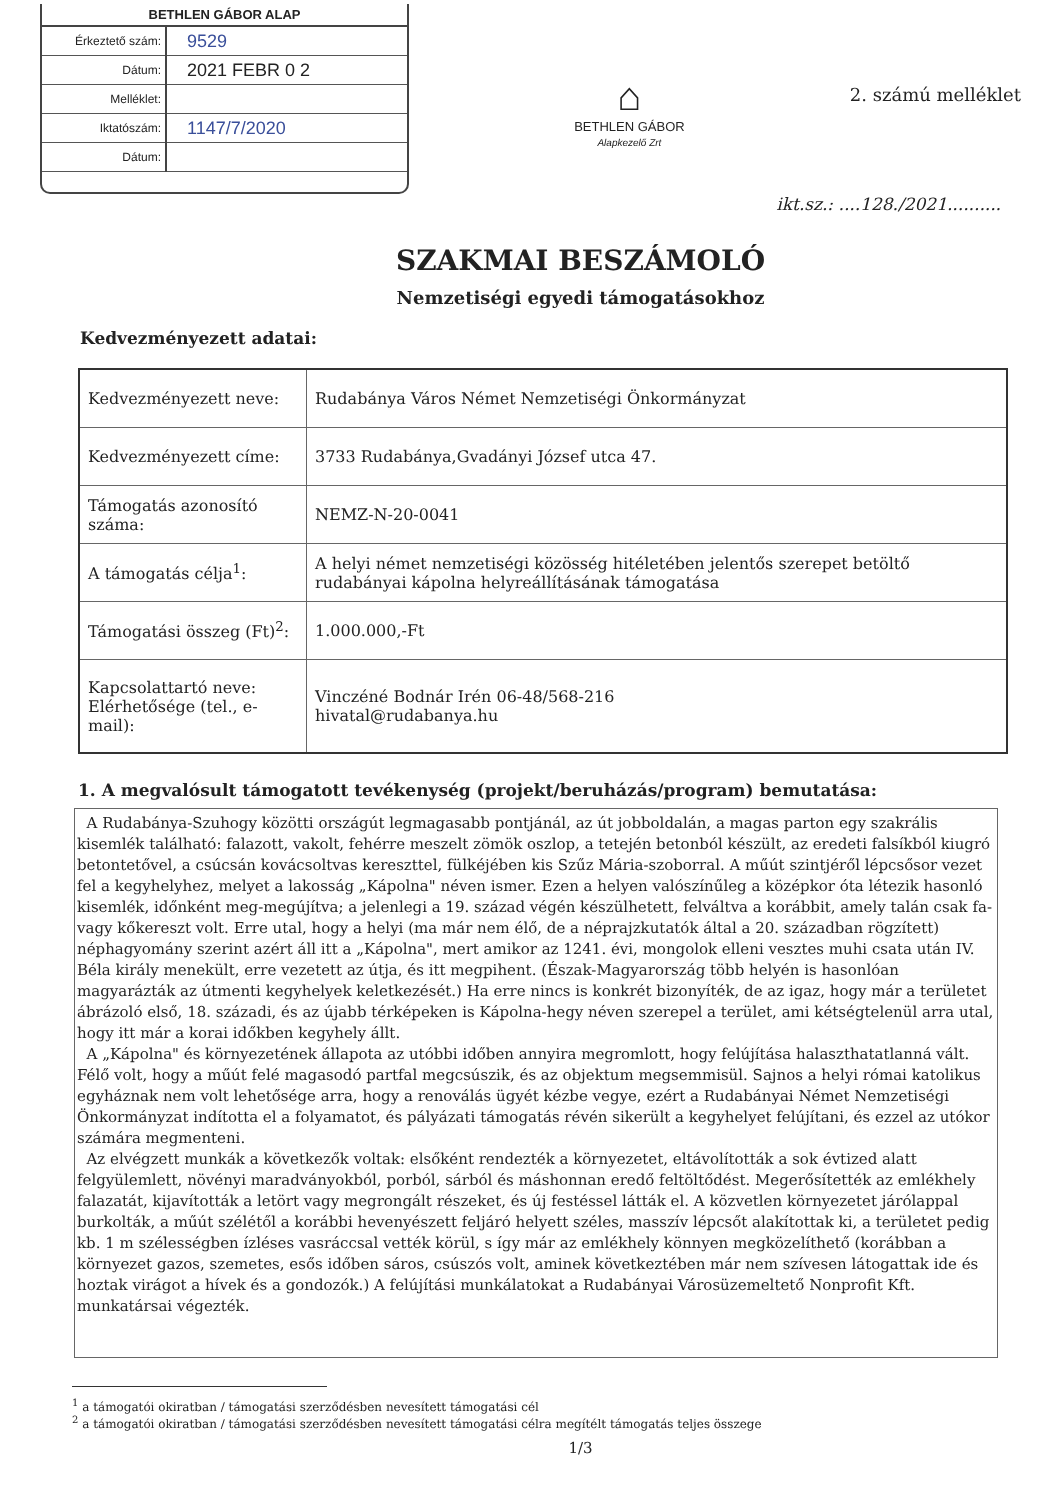BETHLEN GÁBOR ALAP
| Érkeztető szám: | 9529 |
| Dátum: | 2021 FEBR 0 2 |
| Melléklet: | |
| Iktatószám: | 1147/7/2020 |
| Dátum: | |
⌂
BETHLEN GÁBOR
Alapkezelő Zrt
2. számú melléklet
ikt.sz.: ....128./2021..........
SZAKMAI BESZÁMOLÓ
Nemzetiségi egyedi támogatásokhoz
Kedvezményezett adatai:
| Kedvezményezett neve: | Rudabánya Város Német Nemzetiségi Önkormányzat |
| Kedvezményezett címe: | 3733 Rudabánya,Gvadányi József utca 47. |
| Támogatás azonosító száma: | NEMZ-N-20-0041 |
| A támogatás célja<sup>1</sup>: | A helyi német nemzetiségi közösség hitéletében jelentős szerepet betöltő rudabányai kápolna helyreállításának támogatása |
| Támogatási összeg (Ft)<sup>2</sup>: | 1.000.000,-Ft |
| Kapcsolattartó neve: Elérhetősége (tel., e-mail): | Vinczéné Bodnár Irén 06-48/568-216 hivatal@rudabanya.hu |
1. A megvalósult támogatott tevékenység (projekt/beruházás/program) bemutatása:
A Rudabánya-Szuhogy közötti országút legmagasabb pontjánál, az út jobboldalán, a magas parton egy szakrális kisemlék található: falazott, vakolt, fehérre meszelt zömök oszlop, a tetején betonból készült, az eredeti falsíkból kiugró betontetővel, a csúcsán kovácsoltvas kereszttel, fülkéjében kis Szűz Mária-szoborral. A műút szintjéről lépcsősor vezet fel a kegyhelyhez, melyet a lakosság „Kápolna" néven ismer. Ezen a helyen valószínűleg a középkor óta létezik hasonló kisemlék, időnként meg-megújítva; a jelenlegi a 19. század végén készülhetett, felváltva a korábbit, amely talán csak fa- vagy kőkereszt volt. Erre utal, hogy a helyi (ma már nem élő, de a néprajzkutatók által a 20. században rögzített) néphagyomány szerint azért áll itt a „Kápolna", mert amikor az 1241. évi, mongolok elleni vesztes muhi csata után IV. Béla király menekült, erre vezetett az útja, és itt megpihent. (Észak-Magyarország több helyén is hasonlóan magyarázták az útmenti kegyhelyek keletkezését.) Ha erre nincs is konkrét bizonyíték, de az igaz, hogy már a területet ábrázoló első, 18. századi, és az újabb térképeken is Kápolna-hegy néven szerepel a terület, ami kétségtelenül arra utal, hogy itt már a korai időkben kegyhely állt.
A „Kápolna" és környezetének állapota az utóbbi időben annyira megromlott, hogy felújítása halaszthatatlanná vált. Félő volt, hogy a műút felé magasodó partfal megcsúszik, és az objektum megsemmisül. Sajnos a helyi római katolikus egyháznak nem volt lehetősége arra, hogy a renoválás ügyét kézbe vegye, ezért a Rudabányai Német Nemzetiségi Önkormányzat indította el a folyamatot, és pályázati támogatás révén sikerült a kegyhelyet felújítani, és ezzel az utókor számára megmenteni.
Az elvégzett munkák a következők voltak: elsőként rendezték a környezetet, eltávolították a sok évtized alatt felgyülemlett, növényi maradványokból, porból, sárból és máshonnan eredő feltöltődést. Megerősítették az emlékhely falazatát, kijavították a letört vagy megrongált részeket, és új festéssel látták el. A közvetlen környezetet járólappal burkolták, a műút szélétől a korábbi hevenyészett feljáró helyett széles, masszív lépcsőt alakítottak ki, a területet pedig kb. 1 m szélességben ízléses vasráccsal vették körül, s így már az emlékhely könnyen megközelíthető (korábban a környezet gazos, szemetes, esős időben sáros, csúszós volt, aminek következtében már nem szívesen látogattak ide és hoztak virágot a hívek és a gondozók.) A felújítási munkálatokat a Rudabányai Városüzemeltető Nonprofit Kft. munkatársai végezték.
<sup>1</sup> a támogatói okiratban / támogatási szerződésben nevesített támogatási cél
<sup>2</sup> a támogatói okiratban / támogatási szerződésben nevesített támogatási célra megítélt támogatás teljes összege
1/3